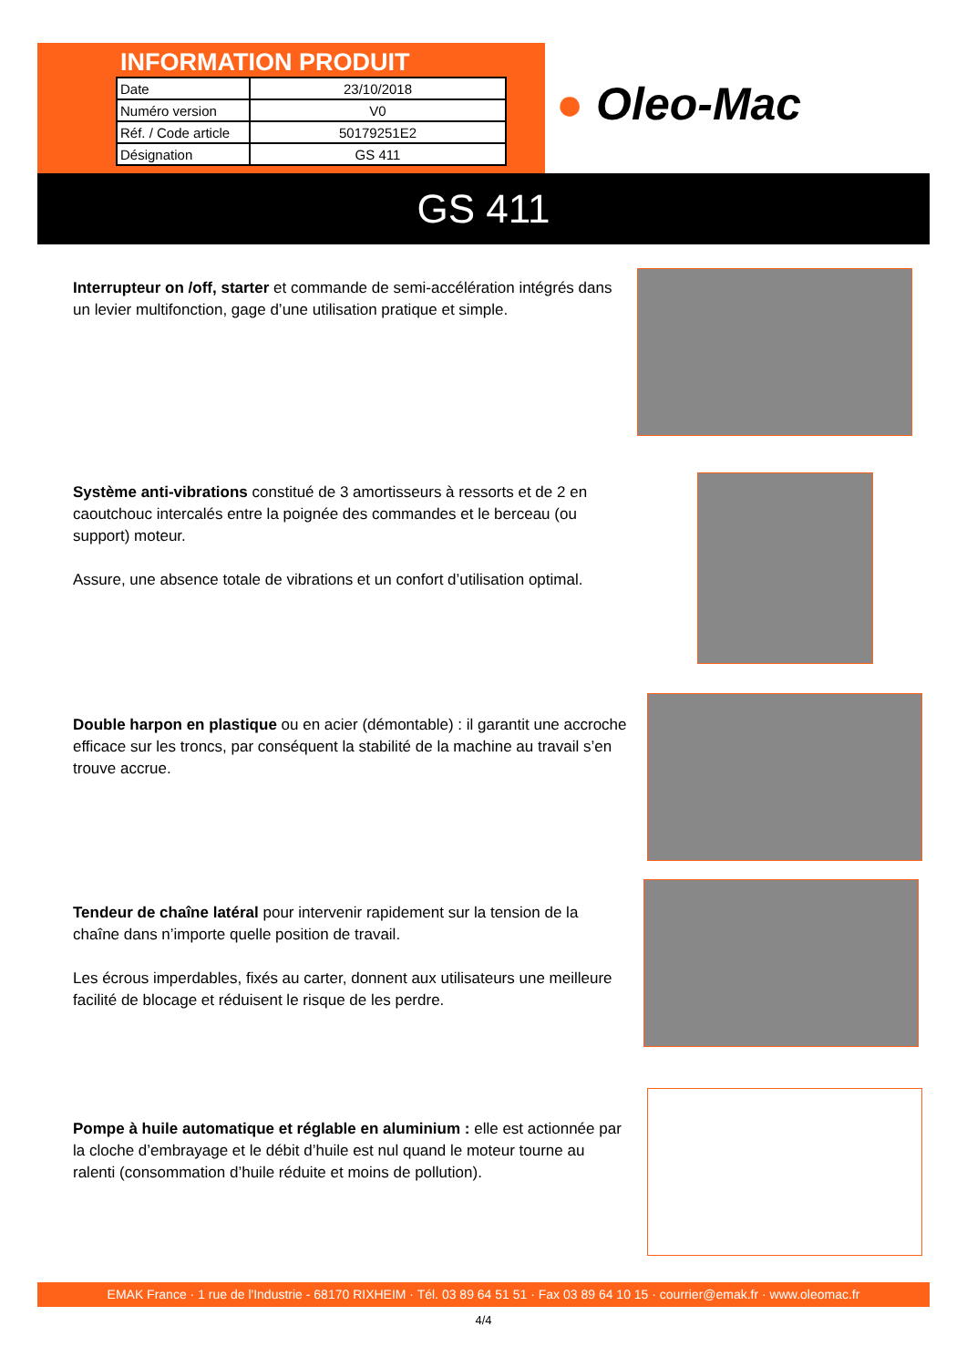INFORMATION PRODUIT
| Date | 23/10/2018 |
| Numéro version | V0 |
| Réf. / Code article | 50179251E2 |
| Désignation | GS 411 |
● Oleo-Mac
GS 411
Interrupteur on /off, starter et commande de semi-accélération intégrés dans un levier multifonction, gage d’une utilisation pratique et simple.
Système anti-vibrations constitué de 3 amortisseurs à ressorts et de 2 en caoutchouc intercalés entre la poignée des commandes et le berceau (ou support) moteur.
Assure, une absence totale de vibrations et un confort d’utilisation optimal.
Double harpon en plastique ou en acier (démontable) : il garantit une accroche efficace sur les troncs, par conséquent la stabilité de la machine au travail s’en trouve accrue.
Tendeur de chaîne latéral pour intervenir rapidement sur la tension de la chaîne dans n’importe quelle position de travail.
Les écrous imperdables, fixés au carter, donnent aux utilisateurs une meilleure facilité de blocage et réduisent le risque de les perdre.
Pompe à huile automatique et réglable en aluminium : elle est actionnée par la cloche d’embrayage et le débit d’huile est nul quand le moteur tourne au ralenti (consommation d’huile réduite et moins de pollution).
EMAK France · 1 rue de l'Industrie - 68170 RIXHEIM · Tél. 03 89 64 51 51 · Fax 03 89 64 10 15 · courrier@emak.fr · www.oleomac.fr
4/4